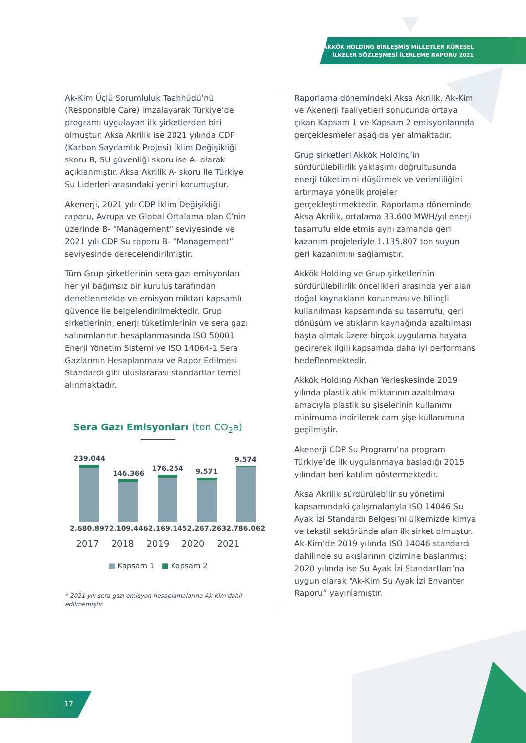AKKÖK HOLDİNG BİRLEŞMİŞ MİLLETLER KÜRESEL
İLKELER SÖZLEŞMESİ İLERLEME RAPORU 2021
Ak-Kim Üçlü Sorumluluk Taahhüdü’nü (Responsible Care) imzalayarak Türkiye’de programı uygulayan ilk şirketlerden biri olmuştur. Aksa Akrilik ise 2021 yılında CDP (Karbon Saydamlık Projesi) İklim Değişikliği skoru B, SU güvenliği skoru ise A- olarak açıklanmıştır. Aksa Akrilik A- skoru ile Türkiye Su Liderleri arasındaki yerini korumuştur.
Akenerji, 2021 yılı CDP İklim Değişikliği raporu, Avrupa ve Global Ortalama olan C’nin üzerinde B- “Management” seviyesinde ve 2021 yılı CDP Su raporu B- “Management” seviyesinde derecelendirilmiştir.
Tüm Grup şirketlerinin sera gazı emisyonları her yıl bağımsız bir kuruluş tarafından denetlenmekte ve emisyon miktarı kapsamlı güvence ile belgelendirilmektedir. Grup şirketlerinin, enerji tüketimlerinin ve sera gazı salınımlarının hesaplanmasında ISO 50001 Enerji Yönetim Sistemi ve ISO 14064-1 Sera Gazlarının Hesaplanması ve Rapor Edilmesi Standardı gibi uluslararası standartlar temel alınmaktadır.
Sera Gazı Emisyonları (ton CO<sub>2</sub>e)
239.044
2.680.897
146.366
2.109.446
176.254
2.169.145
9.571
2.267.263
9.574
2.786.062
2017 2018 2019 2020 2021
■ Kapsam 1 ■ Kapsam 2
* 2021 yılı sera gazı emisyon hesaplamalarına Ak-Kim dahil edilmemiştir.
Raporlama dönemindeki Aksa Akrilik, Ak-Kim ve Akenerji faaliyetleri sonucunda ortaya çıkan Kapsam 1 ve Kapsam 2 emisyonlarında gerçekleşmeler aşağıda yer almaktadır.
Grup şirketleri Akkök Holding’in sürdürülebilirlik yaklaşımı doğrultusunda enerji tüketimini düşürmek ve verimliliğini artırmaya yönelik projeler gerçekleştirmektedir. Raporlama döneminde Aksa Akrilik, ortalama 33.600 MWH/yıl enerji tasarrufu elde etmiş aynı zamanda geri kazanım projeleriyle 1.135.807 ton suyun geri kazanımını sağlamıştır.
Akkök Holding ve Grup şirketlerinin sürdürülebilirlik öncelikleri arasında yer alan doğal kaynakların korunması ve bilinçli kullanılması kapsamında su tasarrufu, geri dönüşüm ve atıkların kaynağında azaltılması başta olmak üzere birçok uygulama hayata geçirerek ilgili kapsamda daha iyi performans hedeflenmektedir.
Akkök Holding Akhan Yerleşkesinde 2019 yılında plastik atık miktarının azaltılması amacıyla plastik su şişelerinin kullanımı minimuma indirilerek cam şişe kullanımına geçilmiştir.
Akenerji CDP Su Programı’na program Türkiye’de ilk uygulanmaya başladığı 2015 yılından beri katılım göstermektedir.
Aksa Akrilik sürdürülebilir su yönetimi kapsamındaki çalışmalarıyla ISO 14046 Su Ayak İzi Standardı Belgesi’ni ülkemizde kimya ve tekstil sektöründe alan ilk şirket olmuştur. Ak-Kim’de 2019 yılında ISO 14046 standardı dahilinde su akışlarının çizimine başlanmış; 2020 yılında ise Su Ayak İzi Standartları’na uygun olarak “Ak-Kim Su Ayak İzi Envanter Raporu” yayınlamıştır.
17